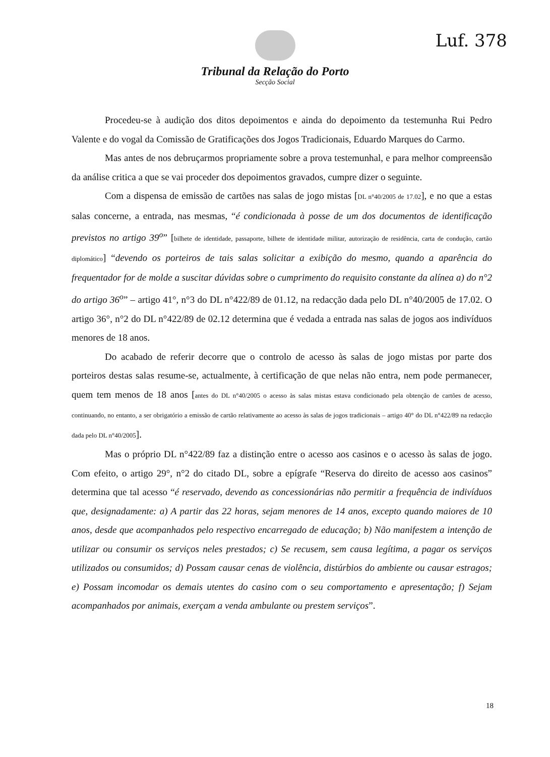Luf. 378
Tribunal da Relação do Porto
Secção Social
Procedeu-se à audição dos ditos depoimentos e ainda do depoimento da testemunha Rui Pedro Valente e do vogal da Comissão de Gratificações dos Jogos Tradicionais, Eduardo Marques do Carmo.
Mas antes de nos debruçarmos propriamente sobre a prova testemunhal, e para melhor compreensão da análise critica a que se vai proceder dos depoimentos gravados, cumpre dizer o seguinte.
Com a dispensa de emissão de cartões nas salas de jogo mistas [DL n°40/2005 de 17.02], e no que a estas salas concerne, a entrada, nas mesmas, “é condicionada à posse de um dos documentos de identificação previstos no artigo 39<sup>o</sup>” [bilhete de identidade, passaporte, bilhete de identidade militar, autorização de residência, carta de condução, cartão diplomático] “devendo os porteiros de tais salas solicitar a exibição do mesmo, quando a aparência do frequentador for de molde a suscitar dúvidas sobre o cumprimento do requisito constante da alínea a) do n°2 do artigo 36<sup>o</sup>” – artigo 41°, n°3 do DL n°422/89 de 01.12, na redacção dada pelo DL n°40/2005 de 17.02. O artigo 36°, n°2 do DL n°422/89 de 02.12 determina que é vedada a entrada nas salas de jogos aos indivíduos menores de 18 anos.
Do acabado de referir decorre que o controlo de acesso às salas de jogo mistas por parte dos porteiros destas salas resume-se, actualmente, à certificação de que nelas não entra, nem pode permanecer, quem tem menos de 18 anos [antes do DL n°40/2005 o acesso às salas mistas estava condicionado pela obtenção de cartões de acesso, continuando, no entanto, a ser obrigatório a emissão de cartão relativamente ao acesso às salas de jogos tradicionais – artigo 40° do DL n°422/89 na redacção dada pelo DL n°40/2005].
Mas o próprio DL n°422/89 faz a distinção entre o acesso aos casinos e o acesso às salas de jogo. Com efeito, o artigo 29°, n°2 do citado DL, sobre a epígrafe “Reserva do direito de acesso aos casinos” determina que tal acesso “é reservado, devendo as concessionárias não permitir a frequência de indivíduos que, designadamente: a) A partir das 22 horas, sejam menores de 14 anos, excepto quando maiores de 10 anos, desde que acompanhados pelo respectivo encarregado de educação; b) Não manifestem a intenção de utilizar ou consumir os serviços neles prestados; c) Se recusem, sem causa legítima, a pagar os serviços utilizados ou consumidos; d) Possam causar cenas de violência, distúrbios do ambiente ou causar estragos; e) Possam incomodar os demais utentes do casino com o seu comportamento e apresentação; f) Sejam acompanhados por animais, exerçam a venda ambulante ou prestem serviços”.
18